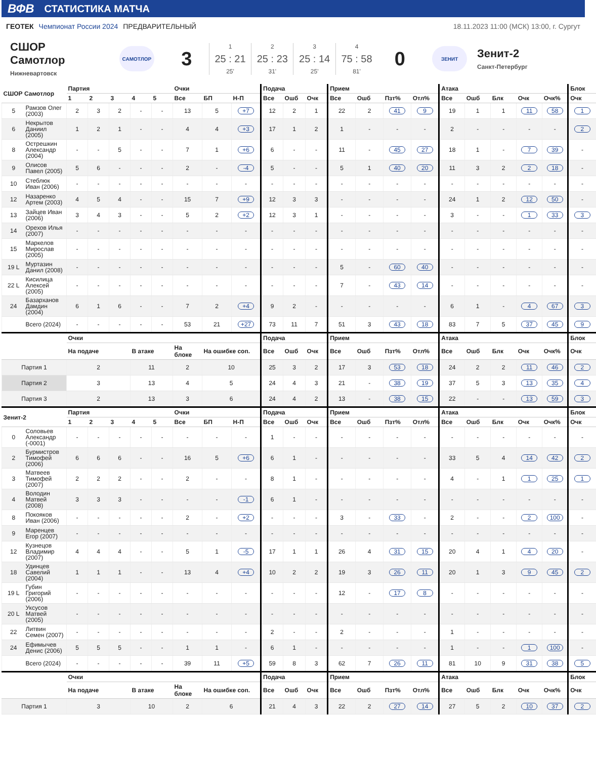ВФВ СТАТИСТИКА МАТЧА
ГЕОТЕК Чемпионат России 2024 ПРЕДВАРИТЕЛЬНЫЙ
18.11.2023 11:00 (МСК) 13:00, г. Сургут
СШОР
Самотлор
Нижневартовск
САМОТЛОР
3
1
25 : 21
25'
2
25 : 23
31'
3
25 : 14
25'
4
75 : 58
81'
0
ЗЕНИТ
Зенит-2
Санкт-Петербург
| СШОР Самотлор | | Партия | | | | | Очки | | | Подача | | | Прием | | | | Атака | | | | | Блок |
| --- | --- | --- | --- | --- | --- | --- | --- | --- | --- | --- | --- | --- | --- | --- | --- | --- | --- | --- | --- | --- | --- | --- |
| | | 1 | 2 | 3 | 4 | 5 | Все | БП | Н-П | Все | Ошб | Очк | Все | Ошб | Пзт% | Отл% | Все | Ошб | Блк | Очк | Очк% | Очк |
| 5 | Рамзов Олег (2003) | 2 | 3 | 2 | - | - | 13 | 5 | +7 | 12 | 2 | 1 | 22 | 2 | 41 | 9 | 19 | 1 | 1 | 11 | 58 | 1 |
| 6 | Некрытов Даниил (2005) | 1 | 2 | 1 | - | - | 4 | 4 | +3 | 17 | 1 | 2 | 1 | - | - | - | 2 | - | - | - | - | 2 |
| 8 | Острешкин Александр (2004) | - | - | 5 | - | - | 7 | 1 | +6 | 6 | - | - | 11 | - | 45 | 27 | 18 | 1 | - | 7 | 39 | - |
| 9 | Олисов Павел (2005) | 5 | 6 | - | - | - | 2 | - | -4 | 5 | - | - | 5 | 1 | 40 | 20 | 11 | 3 | 2 | 2 | 18 | - |
| 10 | Стеблюк Иван (2006) | - | - | - | - | - | - | - | - | - | - | - | - | - | - | - | - | - | - | - | - | - |
| 12 | Назаренко Артем (2003) | 4 | 5 | 4 | - | - | 15 | 7 | +9 | 12 | 3 | 3 | - | - | - | - | 24 | 1 | 2 | 12 | 50 | - |
| 13 | Зайцев Иван (2006) | 3 | 4 | 3 | - | - | 5 | 2 | +2 | 12 | 3 | 1 | - | - | - | - | 3 | - | - | 1 | 33 | 3 |
| 14 | Орехов Илья (2007) | - | - | - | - | - | - | - | - | - | - | - | - | - | - | - | - | - | - | - | - | - |
| 15 | Маркелов Мирослав (2005) | - | - | - | - | - | - | - | - | - | - | - | - | - | - | - | - | - | - | - | - | - |
| 19 L | Муртазин Данил (2008) | - | - | - | - | - | - | - | - | - | - | - | 5 | - | 60 | 40 | - | - | - | - | - | - |
| 22 L | Кисилица Алексей (2005) | - | - | - | - | - | - | - | - | - | - | - | 7 | - | 43 | 14 | - | - | - | - | - | - |
| 24 | Базарханов Дамдин (2004) | 6 | 1 | 6 | - | - | 7 | 2 | +4 | 9 | 2 | - | - | - | - | - | 6 | 1 | - | 4 | 67 | 3 |
| | Всего (2024) | - | - | - | - | - | 53 | 21 | +27 | 73 | 11 | 7 | 51 | 3 | 43 | 18 | 83 | 7 | 5 | 37 | 45 | 9 |
| | | Очки | | | | | | | | Подача | | | Прием | | | | Атака | | | | | Блок |
| | | На подаче | | | В атаке | | На блоке | На ошибке соп. | | Все | Ошб | Очк | Все | Ошб | Пзт% | Отл% | Все | Ошб | Блк | Очк | Очк% | Очк |
| Партия 1 | | 2 | | | 11 | | 2 | 10 | | 25 | 3 | 2 | 17 | 3 | 53 | 18 | 24 | 2 | 2 | 11 | 46 | 2 |
| Партия 2 | | 3 | | | 13 | | 4 | 5 | | 24 | 4 | 3 | 21 | - | 38 | 19 | 37 | 5 | 3 | 13 | 35 | 4 |
| Партия 3 | | 2 | | | 13 | | 3 | 6 | | 24 | 4 | 2 | 13 | - | 38 | 15 | 22 | - | - | 13 | 59 | 3 |
| Зенит-2 | | Партия | | | | | Очки | | | Подача | | | Прием | | | | Атака | | | | | Блок |
| | | 1 | 2 | 3 | 4 | 5 | Все | БП | Н-П | Все | Ошб | Очк | Все | Ошб | Пзт% | Отл% | Все | Ошб | Блк | Очк | Очк% | Очк |
| 0 | Соловьев Александр (-0001) | - | - | - | - | - | - | - | - | 1 | - | - | - | - | - | - | - | - | - | - | - | - |
| 2 | Бурмистров Тимофей (2006) | 6 | 6 | 6 | - | - | 16 | 5 | +6 | 6 | 1 | - | - | - | - | - | 33 | 5 | 4 | 14 | 42 | 2 |
| 3 | Матвеев Тимофей (2007) | 2 | 2 | 2 | - | - | 2 | - | - | 8 | 1 | - | - | - | - | - | 4 | - | 1 | 1 | 25 | 1 |
| 4 | Володин Матвей (2008) | 3 | 3 | 3 | - | - | - | - | -1 | 6 | 1 | - | - | - | - | - | - | - | - | - | - | - |
| 8 | Покояков Иван (2006) | - | - | - | - | - | 2 | - | +2 | - | - | - | 3 | - | 33 | - | 2 | - | - | 2 | 100 | - |
| 9 | Маренцев Егор (2007) | - | - | - | - | - | - | - | - | - | - | - | - | - | - | - | - | - | - | - | - | - |
| 12 | Кузнецов Владимир (2007) | 4 | 4 | 4 | - | - | 5 | 1 | -5 | 17 | 1 | 1 | 26 | 4 | 31 | 15 | 20 | 4 | 1 | 4 | 20 | - |
| 18 | Удинцев Савелий (2004) | 1 | 1 | 1 | - | - | 13 | 4 | +4 | 10 | 2 | 2 | 19 | 3 | 26 | 11 | 20 | 1 | 3 | 9 | 45 | 2 |
| 19 L | Губин Григорий (2006) | - | - | - | - | - | - | - | - | - | - | - | 12 | - | 17 | 8 | - | - | - | - | - | - |
| 20 L | Уксусов Матвей (2005) | - | - | - | - | - | - | - | - | - | - | - | - | - | - | - | - | - | - | - | - | - |
| 22 | Литвин Семен (2007) | - | - | - | - | - | - | - | - | 2 | - | - | 2 | - | - | - | 1 | - | - | - | - | - |
| 24 | Ефимычев Денис (2006) | 5 | 5 | 5 | - | - | 1 | 1 | - | 6 | 1 | - | - | - | - | - | 1 | - | - | 1 | 100 | - |
| | Всего (2024) | - | - | - | - | - | 39 | 11 | +5 | 59 | 8 | 3 | 62 | 7 | 26 | 11 | 81 | 10 | 9 | 31 | 38 | 5 |
| | | Очки | | | | | | | | Подача | | | Прием | | | | Атака | | | | | Блок |
| | | На подаче | | | В атаке | | На блоке | На ошибке соп. | | Все | Ошб | Очк | Все | Ошб | Пзт% | Отл% | Все | Ошб | Блк | Очк | Очк% | Очк |
| Партия 1 | | 3 | | | 10 | | 2 | 6 | | 21 | 4 | 3 | 22 | 2 | 27 | 14 | 27 | 5 | 2 | 10 | 37 | 2 |